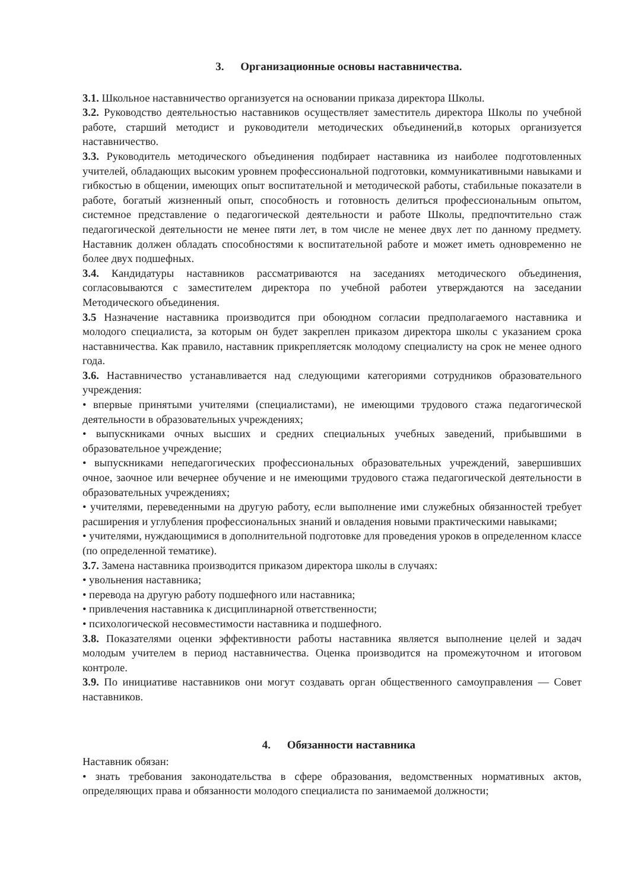3. Организационные основы наставничества.
3.1. Школьное наставничество организуется на основании приказа директора Школы.
3.2. Руководство деятельностью наставников осуществляет заместитель директора Школы по учебной работе, старший методист и руководители методических объединений,в которых организуется наставничество.
3.3. Руководитель методического объединения подбирает наставника из наиболее подготовленных учителей, обладающих высоким уровнем профессиональной подготовки, коммуникативными навыками и гибкостью в общении, имеющих опыт воспитательной и методической работы, стабильные показатели в работе, богатый жизненный опыт, способность и готовность делиться профессиональным опытом, системное представление о педагогической деятельности и работе Школы, предпочтительно стаж педагогической деятельности не менее пяти лет, в том числе не менее двух лет по данному предмету. Наставник должен обладать способностями к воспитательной работе и может иметь одновременно не более двух подшефных.
3.4. Кандидатуры наставников рассматриваются на заседаниях методического объединения, согласовываются с заместителем директора по учебной работеи утверждаются на заседании Методического объединения.
3.5 Назначение наставника производится при обоюдном согласии предполагаемого наставника и молодого специалиста, за которым он будет закреплен приказом директора школы с указанием срока наставничества. Как правило, наставник прикрепляетсяк молодому специалисту на срок не менее одного года.
3.6. Наставничество устанавливается над следующими категориями сотрудников образовательного учреждения:
• впервые принятыми учителями (специалистами), не имеющими трудового стажа педагогической деятельности в образовательных учреждениях;
• выпускниками очных высших и средних специальных учебных заведений, прибывшими в образовательное учреждение;
• выпускниками непедагогических профессиональных образовательных учреждений, завершивших очное, заочное или вечернее обучение и не имеющими трудового стажа педагогической деятельности в образовательных учреждениях;
• учителями, переведенными на другую работу, если выполнение ими служебных обязанностей требует расширения и углубления профессиональных знаний и овладения новыми практическими навыками;
• учителями, нуждающимися в дополнительной подготовке для проведения уроков в определенном классе (по определенной тематике).
3.7. Замена наставника производится приказом директора школы в случаях:
• увольнения наставника;
• перевода на другую работу подшефного или наставника;
• привлечения наставника к дисциплинарной ответственности;
• психологической несовместимости наставника и подшефного.
3.8. Показателями оценки эффективности работы наставника является выполнение целей и задач молодым учителем в период наставничества. Оценка производится на промежуточном и итоговом контроле.
3.9. По инициативе наставников они могут создавать орган общественного самоуправления — Совет наставников.
4. Обязанности наставника
Наставник обязан:
• знать требования законодательства в сфере образования, ведомственных нормативных актов, определяющих права и обязанности молодого специалиста по занимаемой должности;